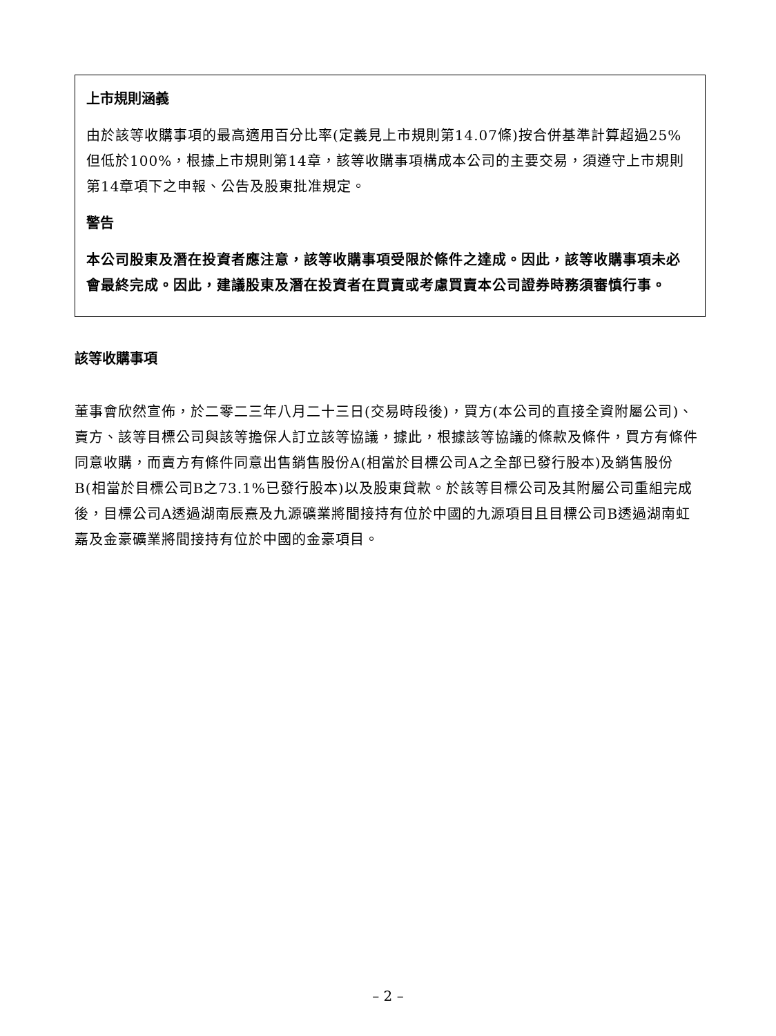上市規則涵義
由於該等收購事項的最高適用百分比率(定義見上市規則第14.07條)按合併基準計算超過25%但低於100%，根據上市規則第14章，該等收購事項構成本公司的主要交易，須遵守上市規則第14章項下之申報、公告及股東批准規定。
警告
本公司股東及潛在投資者應注意，該等收購事項受限於條件之達成。因此，該等收購事項未必會最終完成。因此，建議股東及潛在投資者在買賣或考慮買賣本公司證券時務須審慎行事。
該等收購事項
董事會欣然宣佈，於二零二三年八月二十三日(交易時段後)，買方(本公司的直接全資附屬公司)、賣方、該等目標公司與該等擔保人訂立該等協議，據此，根據該等協議的條款及條件，買方有條件同意收購，而賣方有條件同意出售銷售股份A(相當於目標公司A之全部已發行股本)及銷售股份B(相當於目標公司B之73.1%已發行股本)以及股東貸款。於該等目標公司及其附屬公司重組完成後，目標公司A透過湖南辰熹及九源礦業將間接持有位於中國的九源項目且目標公司B透過湖南虹嘉及金豪礦業將間接持有位於中國的金豪項目。
– 2 –